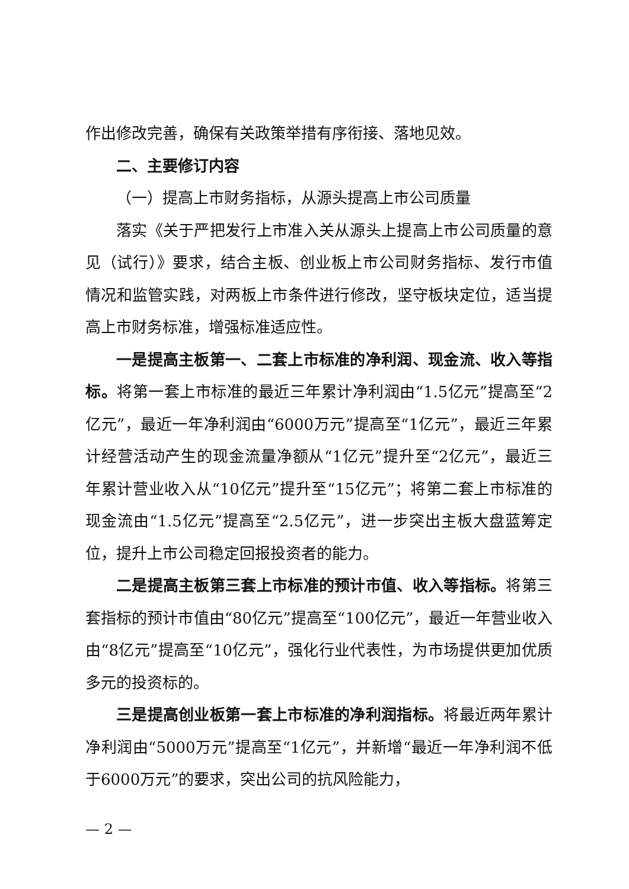作出修改完善，确保有关政策举措有序衔接、落地见效。
二、主要修订内容
（一）提高上市财务指标，从源头提高上市公司质量
落实《关于严把发行上市准入关从源头上提高上市公司质量的意见（试行）》要求，结合主板、创业板上市公司财务指标、发行市值情况和监管实践，对两板上市条件进行修改，坚守板块定位，适当提高上市财务标准，增强标准适应性。
一是提高主板第一、二套上市标准的净利润、现金流、收入等指标。将第一套上市标准的最近三年累计净利润由“1.5亿元”提高至“2亿元”，最近一年净利润由“6000万元”提高至“1亿元”，最近三年累计经营活动产生的现金流量净额从“1亿元”提升至“2亿元”，最近三年累计营业收入从“10亿元”提升至“15亿元”；将第二套上市标准的现金流由“1.5亿元”提高至“2.5亿元”，进一步突出主板大盘蓝筹定位，提升上市公司稳定回报投资者的能力。
二是提高主板第三套上市标准的预计市值、收入等指标。将第三套指标的预计市值由“80亿元”提高至“100亿元”，最近一年营业收入由“8亿元”提高至“10亿元”，强化行业代表性，为市场提供更加优质多元的投资标的。
三是提高创业板第一套上市标准的净利润指标。将最近两年累计净利润由“5000万元”提高至“1亿元”，并新增“最近一年净利润不低于6000万元”的要求，突出公司的抗风险能力，
— 2 —